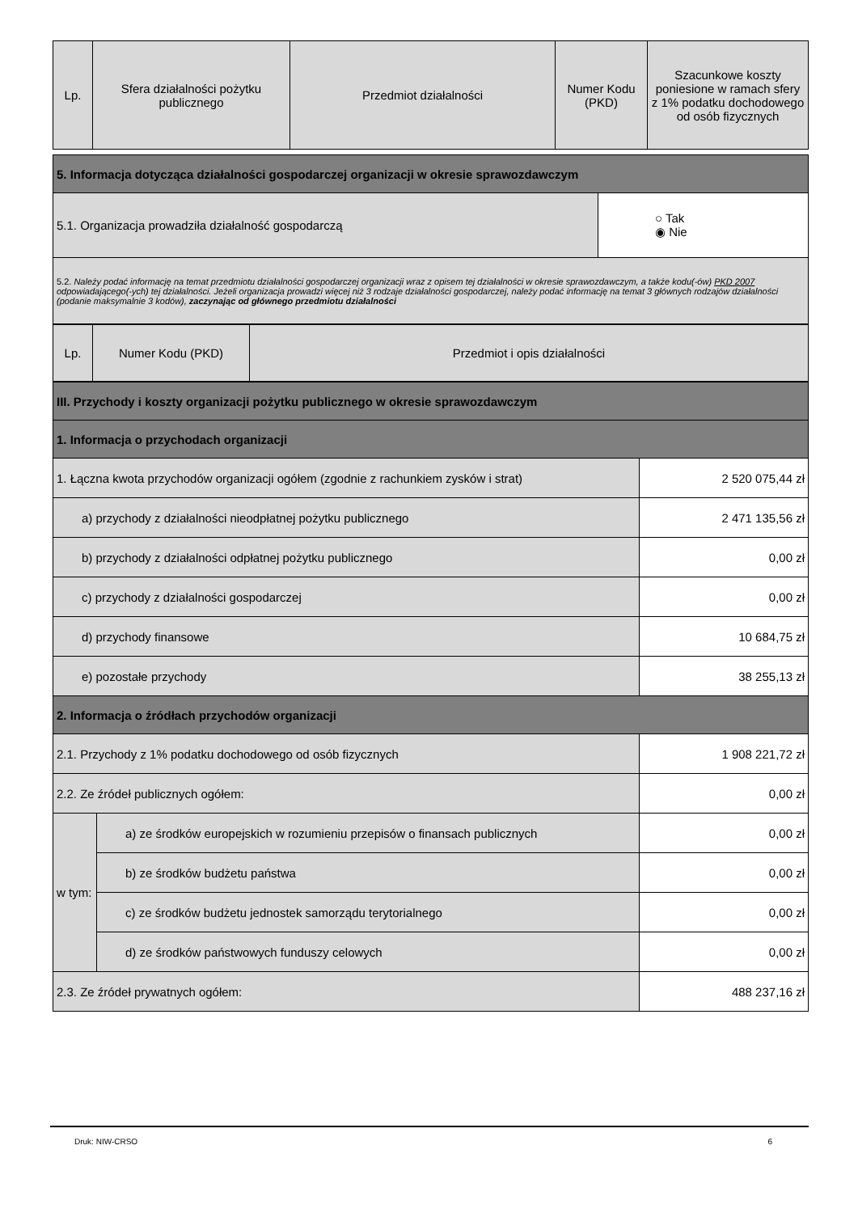| Lp. | Sfera działalności pożytku publicznego | Przedmiot działalności | Numer Kodu (PKD) | Szacunkowe koszty poniesione w ramach sfery z 1% podatku dochodowego od osób fizycznych |
| --- | --- | --- | --- | --- |
| 5. Informacja dotycząca działalności gospodarczej organizacji w okresie sprawozdawczym | |
| 5.1. Organizacja prowadziła działalność gospodarczą | ○ Tak ◉ Nie |
| 5.2. Należy podać informację na temat przedmiotu działalności gospodarczej organizacji wraz z opisem tej działalności w okresie sprawozdawczym, a także kodu(-ów) PKD 2007 odpowiadającego(-ych) tej działalności. Jeżeli organizacja prowadzi więcej niż 3 rodzaje działalności gospodarczej, należy podać informację na temat 3 głównych rodzajów działalności (podanie maksymalnie 3 kodów), zaczynając od głównego przedmiotu działalności | |
| Lp. | Numer Kodu (PKD) | Przedmiot i opis działalności |
| --- | --- | --- |
| III. Przychody i koszty organizacji pożytku publicznego w okresie sprawozdawczym | | |
| 1. Informacja o przychodach organizacji | | |
| 1. Łączna kwota przychodów organizacji ogółem (zgodnie z rachunkiem zysków i strat) | | 2 520 075,44 zł |
| a) przychody z działalności nieodpłatnej pożytku publicznego | | 2 471 135,56 zł |
| b) przychody z działalności odpłatnej pożytku publicznego | | 0,00 zł |
| c) przychody z działalności gospodarczej | | 0,00 zł |
| d) przychody finansowe | | 10 684,75 zł |
| e) pozostałe przychody | | 38 255,13 zł |
| 2. Informacja o źródłach przychodów organizacji | | |
| 2.1. Przychody z 1% podatku dochodowego od osób fizycznych | | 1 908 221,72 zł |
| 2.2. Ze źródeł publicznych ogółem: | | 0,00 zł |
| w tym: | a) ze środków europejskich w rozumieniu przepisów o finansach publicznych | 0,00 zł |
| | b) ze środków budżetu państwa | 0,00 zł |
| | c) ze środków budżetu jednostek samorządu terytorialnego | 0,00 zł |
| | d) ze środków państwowych funduszy celowych | 0,00 zł |
| 2.3. Ze źródeł prywatnych ogółem: | | 488 237,16 zł |
Druk: NIW-CRSO 6